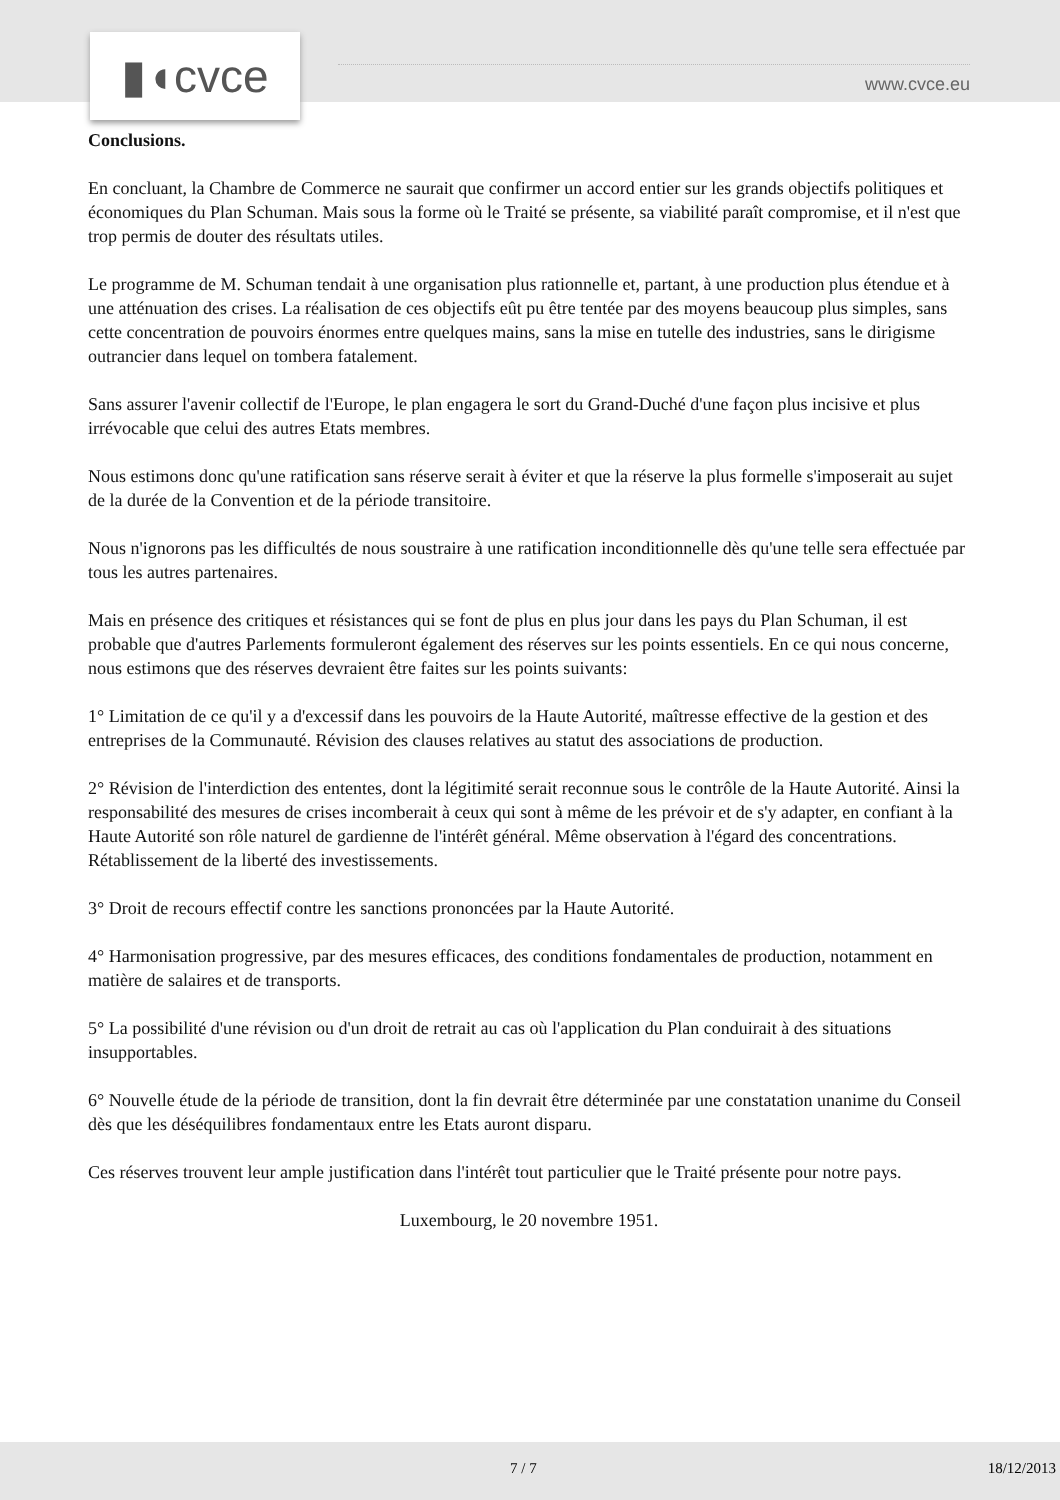▮◖cvce www.cvce.eu
Conclusions.
En concluant, la Chambre de Commerce ne saurait que confirmer un accord entier sur les grands objectifs politiques et économiques du Plan Schuman. Mais sous la forme où le Traité se présente, sa viabilité paraît compromise, et il n'est que trop permis de douter des résultats utiles.
Le programme de M. Schuman tendait à une organisation plus rationnelle et, partant, à une production plus étendue et à une atténuation des crises. La réalisation de ces objectifs eût pu être tentée par des moyens beaucoup plus simples, sans cette concentration de pouvoirs énormes entre quelques mains, sans la mise en tutelle des industries, sans le dirigisme outrancier dans lequel on tombera fatalement.
Sans assurer l'avenir collectif de l'Europe, le plan engagera le sort du Grand-Duché d'une façon plus incisive et plus irrévocable que celui des autres Etats membres.
Nous estimons donc qu'une ratification sans réserve serait à éviter et que la réserve la plus formelle s'imposerait au sujet de la durée de la Convention et de la période transitoire.
Nous n'ignorons pas les difficultés de nous soustraire à une ratification inconditionnelle dès qu'une telle sera effectuée par tous les autres partenaires.
Mais en présence des critiques et résistances qui se font de plus en plus jour dans les pays du Plan Schuman, il est probable que d'autres Parlements formuleront également des réserves sur les points essentiels. En ce qui nous concerne, nous estimons que des réserves devraient être faites sur les points suivants:
1° Limitation de ce qu'il y a d'excessif dans les pouvoirs de la Haute Autorité, maîtresse effective de la gestion et des entreprises de la Communauté. Révision des clauses relatives au statut des associations de production.
2° Révision de l'interdiction des ententes, dont la légitimité serait reconnue sous le contrôle de la Haute Autorité. Ainsi la responsabilité des mesures de crises incomberait à ceux qui sont à même de les prévoir et de s'y adapter, en confiant à la Haute Autorité son rôle naturel de gardienne de l'intérêt général. Même observation à l'égard des concentrations. Rétablissement de la liberté des investissements.
3° Droit de recours effectif contre les sanctions prononcées par la Haute Autorité.
4° Harmonisation progressive, par des mesures efficaces, des conditions fondamentales de production, notamment en matière de salaires et de transports.
5° La possibilité d'une révision ou d'un droit de retrait au cas où l'application du Plan conduirait à des situations insupportables.
6° Nouvelle étude de la période de transition, dont la fin devrait être déterminée par une constatation unanime du Conseil dès que les déséquilibres fondamentaux entre les Etats auront disparu.
Ces réserves trouvent leur ample justification dans l'intérêt tout particulier que le Traité présente pour notre pays.
Luxembourg, le 20 novembre 1951.
7 / 7 18/12/2013